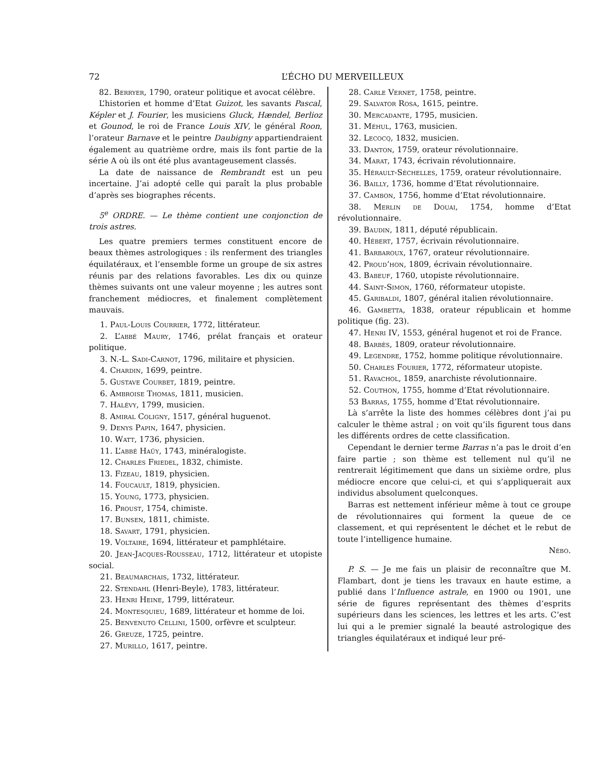72 L’ÉCHO DU MERVEILLEUX
82. Berryer, 1790, orateur politique et avocat célèbre.
L’historien et homme d’Etat Guizot, les savants Pascal, Képler et J. Fourier, les musiciens Gluck, Hændel, Berlioz et Gounod, le roi de France Louis XIV, le général Roon, l’orateur Barnave et le peintre Daubigny appartiendraient également au quatrième ordre, mais ils font partie de la série A où ils ont été plus avantageusement classés.
La date de naissance de Rembrandt est un peu incertaine. J’ai adopté celle qui paraît la plus probable d’après ses biographes récents.
5<sup>e</sup> ORDRE. — Le thème contient une conjonction de trois astres.
Les quatre premiers termes constituent encore de beaux thèmes astrologiques : ils renferment des triangles équilatéraux, et l’ensemble forme un groupe de six astres réunis par des relations favorables. Les dix ou quinze thèmes suivants ont une valeur moyenne ; les autres sont franchement médiocres, et finalement complètement mauvais.
1. Paul-Louis Courrier, 1772, littérateur.
2. L’abbé Maury, 1746, prélat français et orateur politique.
3. N.-L. Sadi-Carnot, 1796, militaire et physicien.
4. Chardin, 1699, peintre.
5. Gustave Courbet, 1819, peintre.
6. Ambroise Thomas, 1811, musicien.
7. Halévy, 1799, musicien.
8. Amiral Coligny, 1517, général huguenot.
9. Denys Papin, 1647, physicien.
10. Watt, 1736, physicien.
11. L’abbé Haüy, 1743, minéralogiste.
12. Charles Friedel, 1832, chimiste.
13. Fizeau, 1819, physicien.
14. Foucault, 1819, physicien.
15. Young, 1773, physicien.
16. Proust, 1754, chimiste.
17. Bunsen, 1811, chimiste.
18. Savart, 1791, physicien.
19. Voltaire, 1694, littérateur et pamphlétaire.
20. Jean-Jacques-Rousseau, 1712, littérateur et utopiste social.
21. Beaumarchais, 1732, littérateur.
22. Stendahl (Henri-Beyle), 1783, littérateur.
23. Henri Heine, 1799, littérateur.
24. Montesquieu, 1689, littérateur et homme de loi.
25. Benvenuto Cellini, 1500, orfèvre et sculpteur.
26. Greuze, 1725, peintre.
27. Murillo, 1617, peintre.
28. Carle Vernet, 1758, peintre.
29. Salvator Rosa, 1615, peintre.
30. Mercadante, 1795, musicien.
31. Méhul, 1763, musicien.
32. Lecocq, 1832, musicien.
33. Danton, 1759, orateur révolutionnaire.
34. Marat, 1743, écrivain révolutionnaire.
35. Hérault-Séchelles, 1759, orateur révolutionnaire.
36. Bailly, 1736, homme d’Etat révolutionnaire.
37. Cambon, 1756, homme d’Etat révolutionnaire.
38. Merlin de Douai, 1754, homme d’Etat révolutionnaire.
39. Baudin, 1811, député républicain.
40. Hébert, 1757, écrivain révolutionnaire.
41. Barbaroux, 1767, orateur révolutionnaire.
42. Proud’hon, 1809, écrivain révolutionnaire.
43. Babeuf, 1760, utopiste révolutionnaire.
44. Saint-Simon, 1760, réformateur utopiste.
45. Garibaldi, 1807, général italien révolutionnaire.
46. Gambetta, 1838, orateur républicain et homme politique (fig. 23).
47. Henri IV, 1553, général hugenot et roi de France.
48. Barbès, 1809, orateur révolutionnaire.
49. Legendre, 1752, homme politique révolutionnaire.
50. Charles Fourier, 1772, réformateur utopiste.
51. Ravachol, 1859, anarchiste révolutionnaire.
52. Couthon, 1755, homme d’Etat révolutionnaire.
53 Barras, 1755, homme d’Etat révolutionnaire.
Là s’arrête la liste des hommes célèbres dont j’ai pu calculer le thème astral ; on voit qu’ils figurent tous dans les différents ordres de cette classification.
Cependant le dernier terme Barras n’a pas le droit d’en faire partie ; son thème est tellement nul qu’il ne rentrerait légitimement que dans un sixième ordre, plus médiocre encore que celui-ci, et qui s’appliquerait aux individus absolument quelconques.
Barras est nettement inférieur même à tout ce groupe de révolutionnaires qui forment la queue de ce classement, et qui représentent le déchet et le rebut de toute l’intelligence humaine.
Nébo.
P. S. — Je me fais un plaisir de reconnaître que M. Flambart, dont je tiens les travaux en haute estime, a publié dans l’Influence astrale, en 1900 ou 1901, une série de figures représentant des thèmes d’esprits supérieurs dans les sciences, les lettres et les arts. C’est lui qui a le premier signalé la beauté astrologique des triangles équilatéraux et indiqué leur pré-